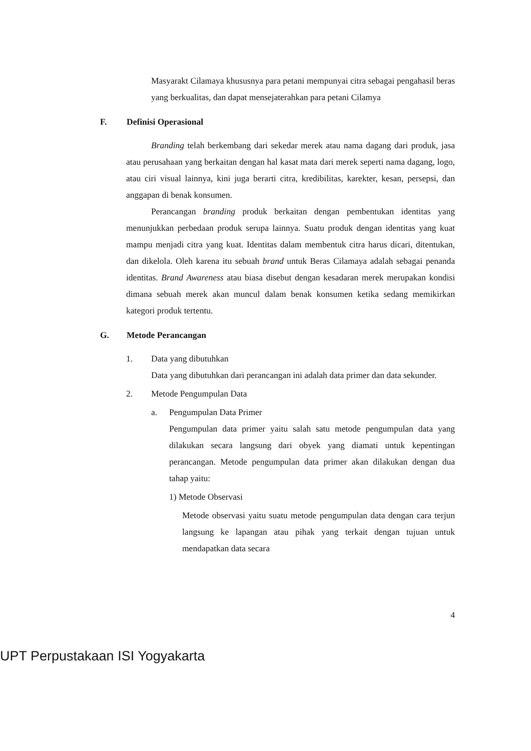Masyarakt Cilamaya khususnya para petani mempunyai citra sebagai pengahasil beras yang berkualitas, dan dapat mensejaterahkan para petani Cilamya
F. Definisi Operasional
Branding telah berkembang dari sekedar merek atau nama dagang dari produk, jasa atau perusahaan yang berkaitan dengan hal kasat mata dari merek seperti nama dagang, logo, atau ciri visual lainnya, kini juga berarti citra, kredibilitas, karekter, kesan, persepsi, dan anggapan di benak konsumen.
Perancangan branding produk berkaitan dengan pembentukan identitas yang menunjukkan perbedaan produk serupa lainnya. Suatu produk dengan identitas yang kuat mampu menjadi citra yang kuat. Identitas dalam membentuk citra harus dicari, ditentukan, dan dikelola. Oleh karena itu sebuah brand untuk Beras Cilamaya adalah sebagai penanda identitas. Brand Awareness atau biasa disebut dengan kesadaran merek merupakan kondisi dimana sebuah merek akan muncul dalam benak konsumen ketika sedang memikirkan kategori produk tertentu.
G. Metode Perancangan
1. Data yang dibutuhkan
Data yang dibutuhkan dari perancangan ini adalah data primer dan data sekunder.
2. Metode Pengumpulan Data
a. Pengumpulan Data Primer
Pengumpulan data primer yaitu salah satu metode pengumpulan data yang dilakukan secara langsung dari obyek yang diamati untuk kepentingan perancangan. Metode pengumpulan data primer akan dilakukan dengan dua tahap yaitu:
1) Metode Observasi
Metode observasi yaitu suatu metode pengumpulan data dengan cara terjun langsung ke lapangan atau pihak yang terkait dengan tujuan untuk mendapatkan data secara
4
UPT Perpustakaan ISI Yogyakarta